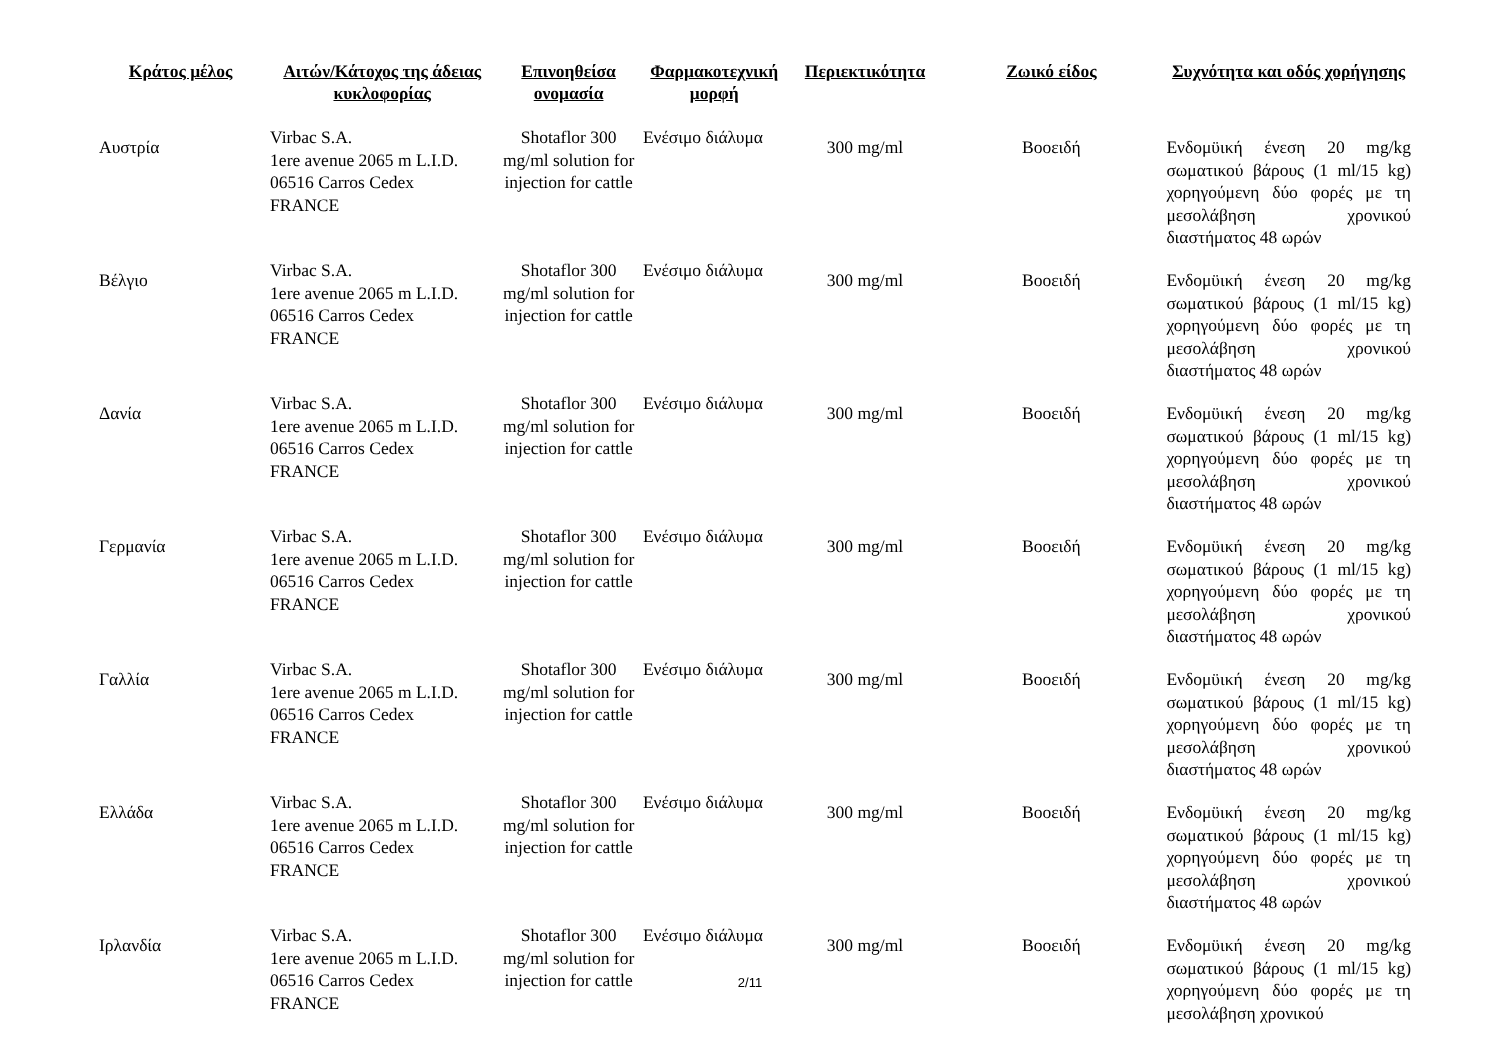| Κράτος μέλος | Αιτών/Κάτοχος της άδειας κυκλοφορίας | Επινοηθείσα ονομασία | Φαρμακοτεχνική μορφή | Περιεκτικότητα | Ζωικό είδος | Συχνότητα και οδός χορήγησης |
| --- | --- | --- | --- | --- | --- | --- |
| Αυστρία | Virbac S.A. 1ere avenue 2065 m L.I.D. 06516 Carros Cedex FRANCE | Shotaflor 300 mg/ml solution for injection for cattle | Ενέσιμο διάλυμα | 300 mg/ml | Βοοειδή | Ενδομϋική ένεση 20 mg/kg σωματικού βάρους (1 ml/15 kg) χορηγούμενη δύο φορές με τη μεσολάβηση χρονικού διαστήματος 48 ωρών |
| Βέλγιο | Virbac S.A. 1ere avenue 2065 m L.I.D. 06516 Carros Cedex FRANCE | Shotaflor 300 mg/ml solution for injection for cattle | Ενέσιμο διάλυμα | 300 mg/ml | Βοοειδή | Ενδομϋική ένεση 20 mg/kg σωματικού βάρους (1 ml/15 kg) χορηγούμενη δύο φορές με τη μεσολάβηση χρονικού διαστήματος 48 ωρών |
| Δανία | Virbac S.A. 1ere avenue 2065 m L.I.D. 06516 Carros Cedex FRANCE | Shotaflor 300 mg/ml solution for injection for cattle | Ενέσιμο διάλυμα | 300 mg/ml | Βοοειδή | Ενδομϋική ένεση 20 mg/kg σωματικού βάρους (1 ml/15 kg) χορηγούμενη δύο φορές με τη μεσολάβηση χρονικού διαστήματος 48 ωρών |
| Γερμανία | Virbac S.A. 1ere avenue 2065 m L.I.D. 06516 Carros Cedex FRANCE | Shotaflor 300 mg/ml solution for injection for cattle | Ενέσιμο διάλυμα | 300 mg/ml | Βοοειδή | Ενδομϋική ένεση 20 mg/kg σωματικού βάρους (1 ml/15 kg) χορηγούμενη δύο φορές με τη μεσολάβηση χρονικού διαστήματος 48 ωρών |
| Γαλλία | Virbac S.A. 1ere avenue 2065 m L.I.D. 06516 Carros Cedex FRANCE | Shotaflor 300 mg/ml solution for injection for cattle | Ενέσιμο διάλυμα | 300 mg/ml | Βοοειδή | Ενδομϋική ένεση 20 mg/kg σωματικού βάρους (1 ml/15 kg) χορηγούμενη δύο φορές με τη μεσολάβηση χρονικού διαστήματος 48 ωρών |
| Ελλάδα | Virbac S.A. 1ere avenue 2065 m L.I.D. 06516 Carros Cedex FRANCE | Shotaflor 300 mg/ml solution for injection for cattle | Ενέσιμο διάλυμα | 300 mg/ml | Βοοειδή | Ενδομϋική ένεση 20 mg/kg σωματικού βάρους (1 ml/15 kg) χορηγούμενη δύο φορές με τη μεσολάβηση χρονικού διαστήματος 48 ωρών |
| Ιρλανδία | Virbac S.A. 1ere avenue 2065 m L.I.D. 06516 Carros Cedex FRANCE | Shotaflor 300 mg/ml solution for injection for cattle | Ενέσιμο διάλυμα | 300 mg/ml | Βοοειδή | Ενδομϋική ένεση 20 mg/kg σωματικού βάρους (1 ml/15 kg) χορηγούμενη δύο φορές με τη μεσολάβηση χρονικού |
2/11